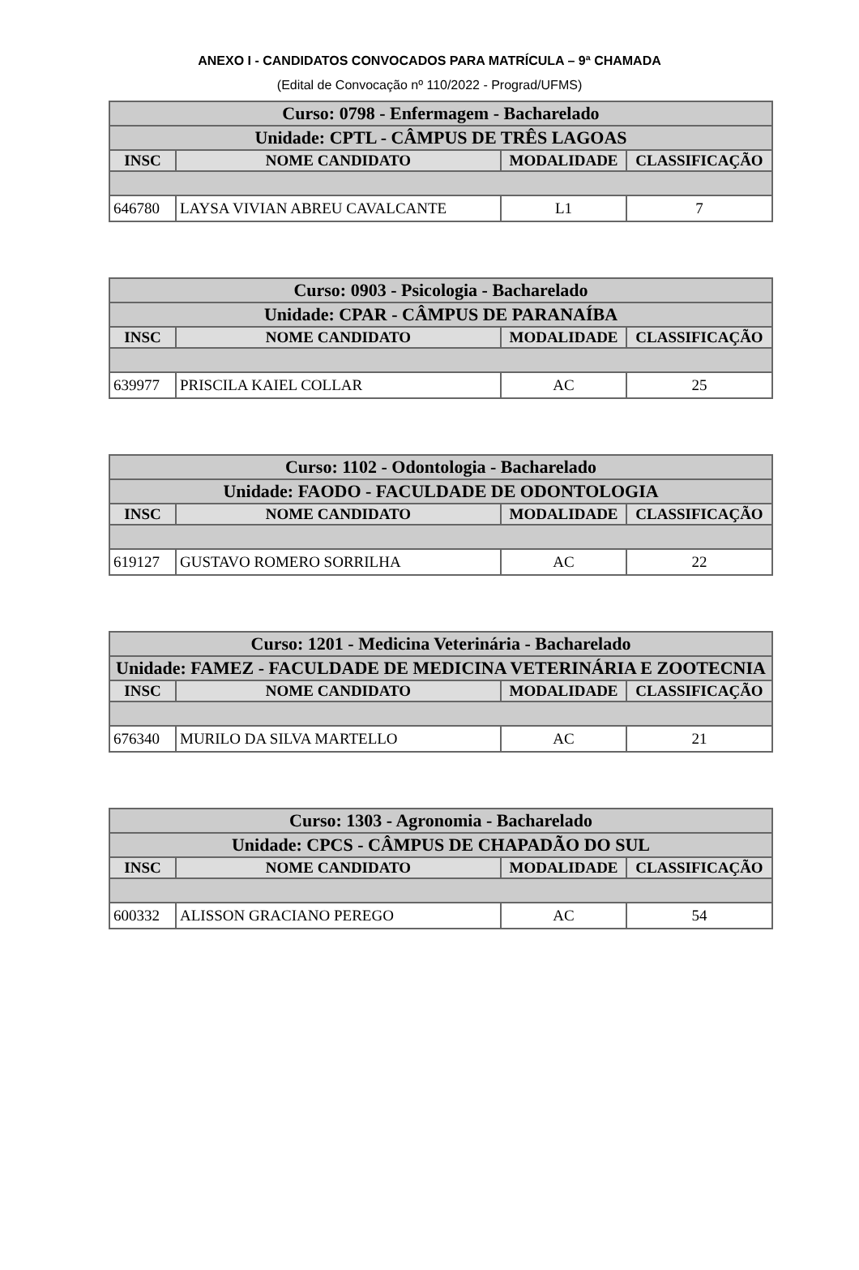ANEXO I - CANDIDATOS CONVOCADOS PARA MATRÍCULA – 9ª CHAMADA
(Edital de Convocação nº 110/2022 - Prograd/UFMS)
| Curso: 0798 - Enfermagem - Bacharelado | | | |
| Unidade: CPTL - CÂMPUS DE TRÊS LAGOAS | | | |
| INSC | NOME CANDIDATO | MODALIDADE | CLASSIFICAÇÃO |
| 646780 | LAYSA VIVIAN ABREU CAVALCANTE | L1 | 7 |
| Curso: 0903 - Psicologia - Bacharelado | | | |
| Unidade: CPAR - CÂMPUS DE PARANAÍBA | | | |
| INSC | NOME CANDIDATO | MODALIDADE | CLASSIFICAÇÃO |
| 639977 | PRISCILA KAIEL COLLAR | AC | 25 |
| Curso: 1102 - Odontologia - Bacharelado | | | |
| Unidade: FAODO - FACULDADE DE ODONTOLOGIA | | | |
| INSC | NOME CANDIDATO | MODALIDADE | CLASSIFICAÇÃO |
| 619127 | GUSTAVO ROMERO SORRILHA | AC | 22 |
| Curso: 1201 - Medicina Veterinária - Bacharelado | | | |
| Unidade: FAMEZ - FACULDADE DE MEDICINA VETERINÁRIA E ZOOTECNIA | | | |
| INSC | NOME CANDIDATO | MODALIDADE | CLASSIFICAÇÃO |
| 676340 | MURILO DA SILVA MARTELLO | AC | 21 |
| Curso: 1303 - Agronomia - Bacharelado | | | |
| Unidade: CPCS - CÂMPUS DE CHAPADÃO DO SUL | | | |
| INSC | NOME CANDIDATO | MODALIDADE | CLASSIFICAÇÃO |
| 600332 | ALISSON GRACIANO PEREGO | AC | 54 |